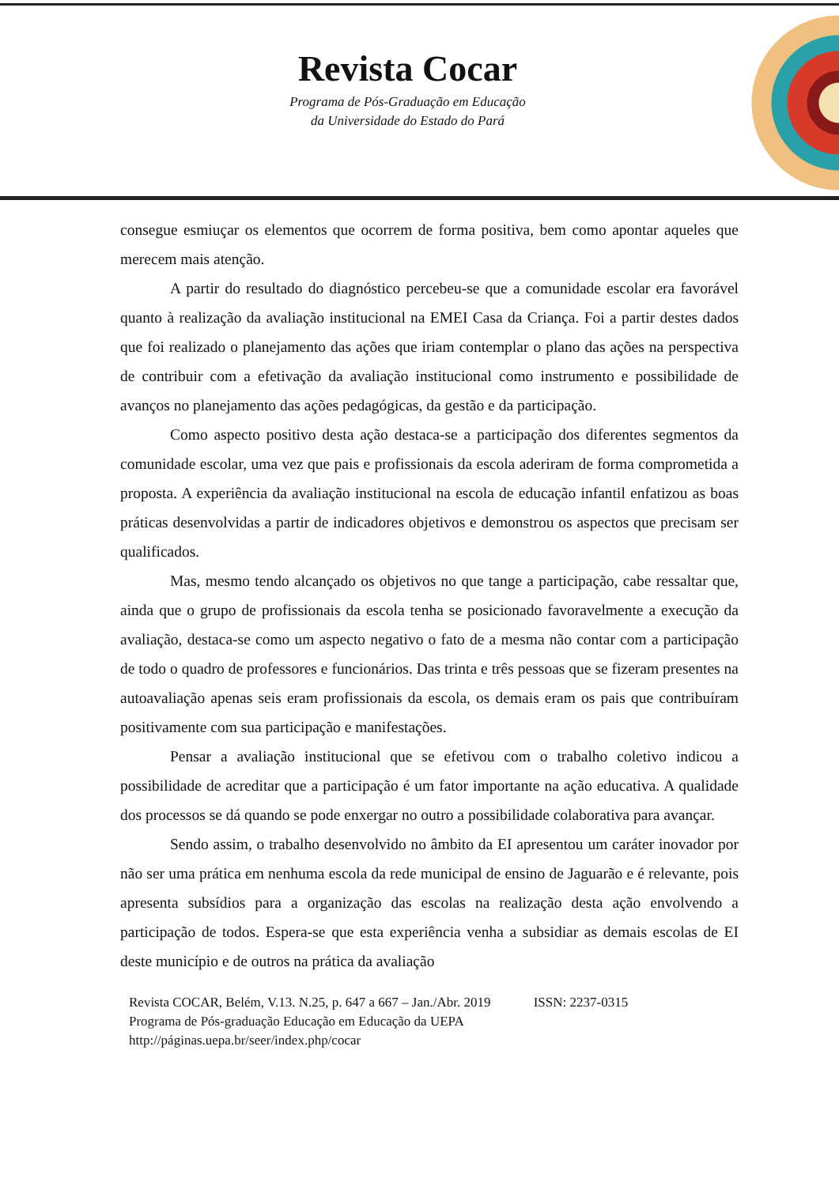Revista Cocar
Programa de Pós-Graduação em Educação
da Universidade do Estado do Pará
consegue esmiuçar os elementos que ocorrem de forma positiva, bem como apontar aqueles que merecem mais atenção.
A partir do resultado do diagnóstico percebeu-se que a comunidade escolar era favorável quanto à realização da avaliação institucional na EMEI Casa da Criança. Foi a partir destes dados que foi realizado o planejamento das ações que iriam contemplar o plano das ações na perspectiva de contribuir com a efetivação da avaliação institucional como instrumento e possibilidade de avanços no planejamento das ações pedagógicas, da gestão e da participação.
Como aspecto positivo desta ação destaca-se a participação dos diferentes segmentos da comunidade escolar, uma vez que pais e profissionais da escola aderiram de forma comprometida a proposta. A experiência da avaliação institucional na escola de educação infantil enfatizou as boas práticas desenvolvidas a partir de indicadores objetivos e demonstrou os aspectos que precisam ser qualificados.
Mas, mesmo tendo alcançado os objetivos no que tange a participação, cabe ressaltar que, ainda que o grupo de profissionais da escola tenha se posicionado favoravelmente a execução da avaliação, destaca-se como um aspecto negativo o fato de a mesma não contar com a participação de todo o quadro de professores e funcionários. Das trinta e três pessoas que se fizeram presentes na autoavaliação apenas seis eram profissionais da escola, os demais eram os pais que contribuíram positivamente com sua participação e manifestações.
Pensar a avaliação institucional que se efetivou com o trabalho coletivo indicou a possibilidade de acreditar que a participação é um fator importante na ação educativa. A qualidade dos processos se dá quando se pode enxergar no outro a possibilidade colaborativa para avançar.
Sendo assim, o trabalho desenvolvido no âmbito da EI apresentou um caráter inovador por não ser uma prática em nenhuma escola da rede municipal de ensino de Jaguarão e é relevante, pois apresenta subsídios para a organização das escolas na realização desta ação envolvendo a participação de todos. Espera-se que esta experiência venha a subsidiar as demais escolas de EI deste município e de outros na prática da avaliação
Revista COCAR, Belém, V.13. N.25, p. 647 a 667 – Jan./Abr. 2019 ISSN: 2237-0315
Programa de Pós-graduação Educação em Educação da UEPA
http://páginas.uepa.br/seer/index.php/cocar